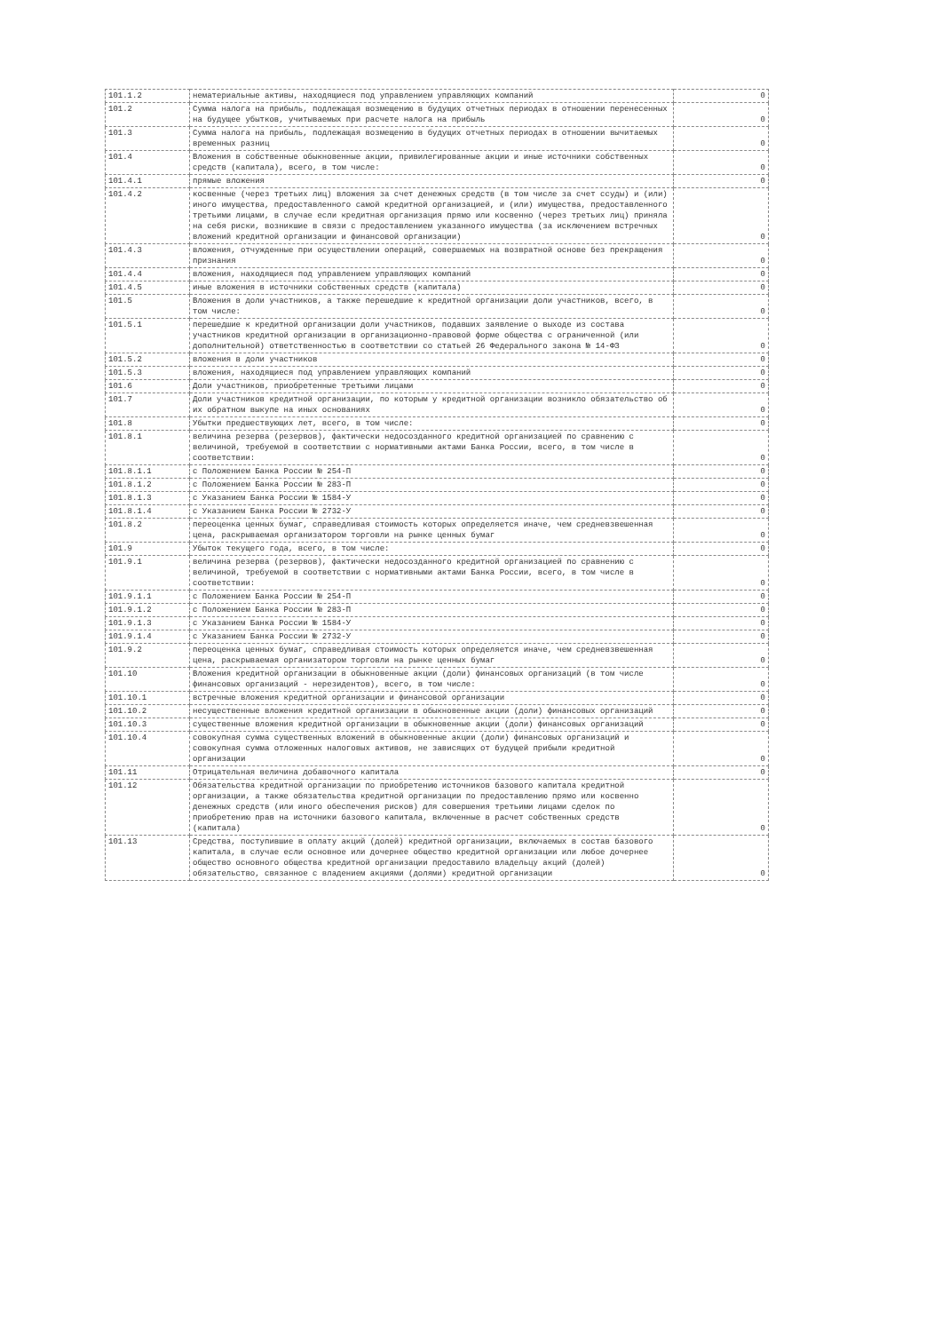| 101.1.2 | нематериальные активы, находящиеся под управлением управляющих компаний | 0 |
| 101.2 | Сумма налога на прибыль, подлежащая возмещению в будущих отчетных периодах в отношении перенесенных на будущее убытков, учитываемых при расчете налога на прибыль | 0 |
| 101.3 | Сумма налога на прибыль, подлежащая возмещению в будущих отчетных периодах в отношении вычитаемых временных разниц | 0 |
| 101.4 | Вложения в собственные обыкновенные акции, привилегированные акции и иные источники собственных средств (капитала), всего, в том числе: | 0 |
| 101.4.1 | прямые вложения | 0 |
| 101.4.2 | косвенные (через третьих лиц) вложения за счет денежных средств (в том числе за счет ссуды) и (или) иного имущества, предоставленного самой кредитной организацией, и (или) имущества, предоставленного третьими лицами, в случае если кредитная организация прямо или косвенно (через третьих лиц) приняла на себя риски, возникшие в связи с предоставлением указанного имущества (за исключением встречных вложений кредитной организации и финансовой организации) | 0 |
| 101.4.3 | вложения, отчужденные при осуществлении операций, совершаемых на возвратной основе без прекращения признания | 0 |
| 101.4.4 | вложения, находящиеся под управлением управляющих компаний | 0 |
| 101.4.5 | иные вложения в источники собственных средств (капитала) | 0 |
| 101.5 | Вложения в доли участников, а также перешедшие к кредитной организации доли участников, всего, в том числе: | 0 |
| 101.5.1 | перешедшие к кредитной организации доли участников, подавших заявление о выходе из состава участников кредитной организации в организационно-правовой форме общества с ограниченной (или дополнительной) ответственностью в соответствии со статьей 26 Федерального закона № 14-ФЗ | 0 |
| 101.5.2 | вложения в доли участников | 0 |
| 101.5.3 | вложения, находящиеся под управлением управляющих компаний | 0 |
| 101.6 | Доли участников, приобретенные третьими лицами | 0 |
| 101.7 | Доли участников кредитной организации, по которым у кредитной организации возникло обязательство об их обратном выкупе на иных основаниях | 0 |
| 101.8 | Убытки предшествующих лет, всего, в том числе: | 0 |
| 101.8.1 | величина резерва (резервов), фактически недосозданного кредитной организацией по сравнению с величиной, требуемой в соответствии с нормативными актами Банка России, всего, в том числе в соответствии: | 0 |
| 101.8.1.1 | с Положением Банка России № 254-П | 0 |
| 101.8.1.2 | с Положением Банка России № 283-П | 0 |
| 101.8.1.3 | с Указанием Банка России № 1584-У | 0 |
| 101.8.1.4 | с Указанием Банка России № 2732-У | 0 |
| 101.8.2 | переоценка ценных бумаг, справедливая стоимость которых определяется иначе, чем средневзвешенная цена, раскрываемая организатором торговли на рынке ценных бумаг | 0 |
| 101.9 | Убыток текущего года, всего, в том числе: | 0 |
| 101.9.1 | величина резерва (резервов), фактически недосозданного кредитной организацией по сравнению с величиной, требуемой в соответствии с нормативными актами Банка России, всего, в том числе в соответствии: | 0 |
| 101.9.1.1 | с Положением Банка России № 254-П | 0 |
| 101.9.1.2 | с Положением Банка России № 283-П | 0 |
| 101.9.1.3 | с Указанием Банка России № 1584-У | 0 |
| 101.9.1.4 | с Указанием Банка России № 2732-У | 0 |
| 101.9.2 | переоценка ценных бумаг, справедливая стоимость которых определяется иначе, чем средневзвешенная цена, раскрываемая организатором торговли на рынке ценных бумаг | 0 |
| 101.10 | Вложения кредитной организации в обыкновенные акции (доли) финансовых организаций (в том числе финансовых организаций - нерезидентов), всего, в том числе: | 0 |
| 101.10.1 | встречные вложения кредитной организации и финансовой организации | 0 |
| 101.10.2 | несущественные вложения кредитной организации в обыкновенные акции (доли) финансовых организаций | 0 |
| 101.10.3 | существенные вложения кредитной организации в обыкновенные акции (доли) финансовых организаций | 0 |
| 101.10.4 | совокупная сумма существенных вложений в обыкновенные акции (доли) финансовых организаций и совокупная сумма отложенных налоговых активов, не зависящих от будущей прибыли кредитной организации | 0 |
| 101.11 | Отрицательная величина добавочного капитала | 0 |
| 101.12 | Обязательства кредитной организации по приобретению источников базового капитала кредитной организации, а также обязательства кредитной организации по предоставлению прямо или косвенно денежных средств (или иного обеспечения рисков) для совершения третьими лицами сделок по приобретению прав на источники базового капитала, включенные в расчет собственных средств (капитала) | 0 |
| 101.13 | Средства, поступившие в оплату акций (долей) кредитной организации, включаемых в состав базового капитала, в случае если основное или дочернее общество кредитной организации или любое дочернее общество основного общества кредитной организации предоставило владельцу акций (долей) обязательство, связанное с владением акциями (долями) кредитной организации | 0 |